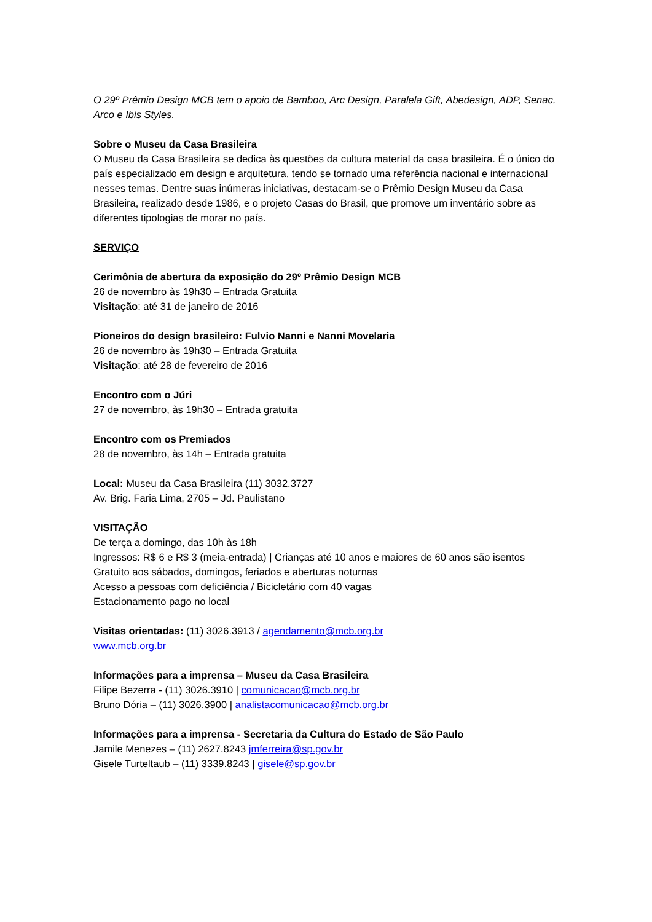O 29º Prêmio Design MCB tem o apoio de Bamboo, Arc Design, Paralela Gift, Abedesign, ADP, Senac, Arco e Ibis Styles.
Sobre o Museu da Casa Brasileira
O Museu da Casa Brasileira se dedica às questões da cultura material da casa brasileira. É o único do país especializado em design e arquitetura, tendo se tornado uma referência nacional e internacional nesses temas. Dentre suas inúmeras iniciativas, destacam-se o Prêmio Design Museu da Casa Brasileira, realizado desde 1986, e o projeto Casas do Brasil, que promove um inventário sobre as diferentes tipologias de morar no país.
SERVIÇO
Cerimônia de abertura da exposição do 29º Prêmio Design MCB
26 de novembro às 19h30 – Entrada Gratuita
Visitação: até 31 de janeiro de 2016
Pioneiros do design brasileiro: Fulvio Nanni e Nanni Movelaria
26 de novembro às 19h30 – Entrada Gratuita
Visitação: até 28 de fevereiro de 2016
Encontro com o Júri
27 de novembro, às 19h30 – Entrada gratuita
Encontro com os Premiados
28 de novembro, às 14h – Entrada gratuita
Local: Museu da Casa Brasileira (11) 3032.3727
Av. Brig. Faria Lima, 2705 – Jd. Paulistano
VISITAÇÃO
De terça a domingo, das 10h às 18h
Ingressos: R$ 6 e R$ 3 (meia-entrada) | Crianças até 10 anos e maiores de 60 anos são isentos
Gratuito aos sábados, domingos, feriados e aberturas noturnas
Acesso a pessoas com deficiência / Bicicletário com 40 vagas
Estacionamento pago no local
Visitas orientadas: (11) 3026.3913 / agendamento@mcb.org.br
www.mcb.org.br
Informações para a imprensa – Museu da Casa Brasileira
Filipe Bezerra - (11) 3026.3910 | comunicacao@mcb.org.br
Bruno Dória – (11) 3026.3900 | analistacomunicacao@mcb.org.br
Informações para a imprensa - Secretaria da Cultura do Estado de São Paulo
Jamile Menezes – (11) 2627.8243 jmferreira@sp.gov.br
Gisele Turteltaub – (11) 3339.8243 | gisele@sp.gov.br